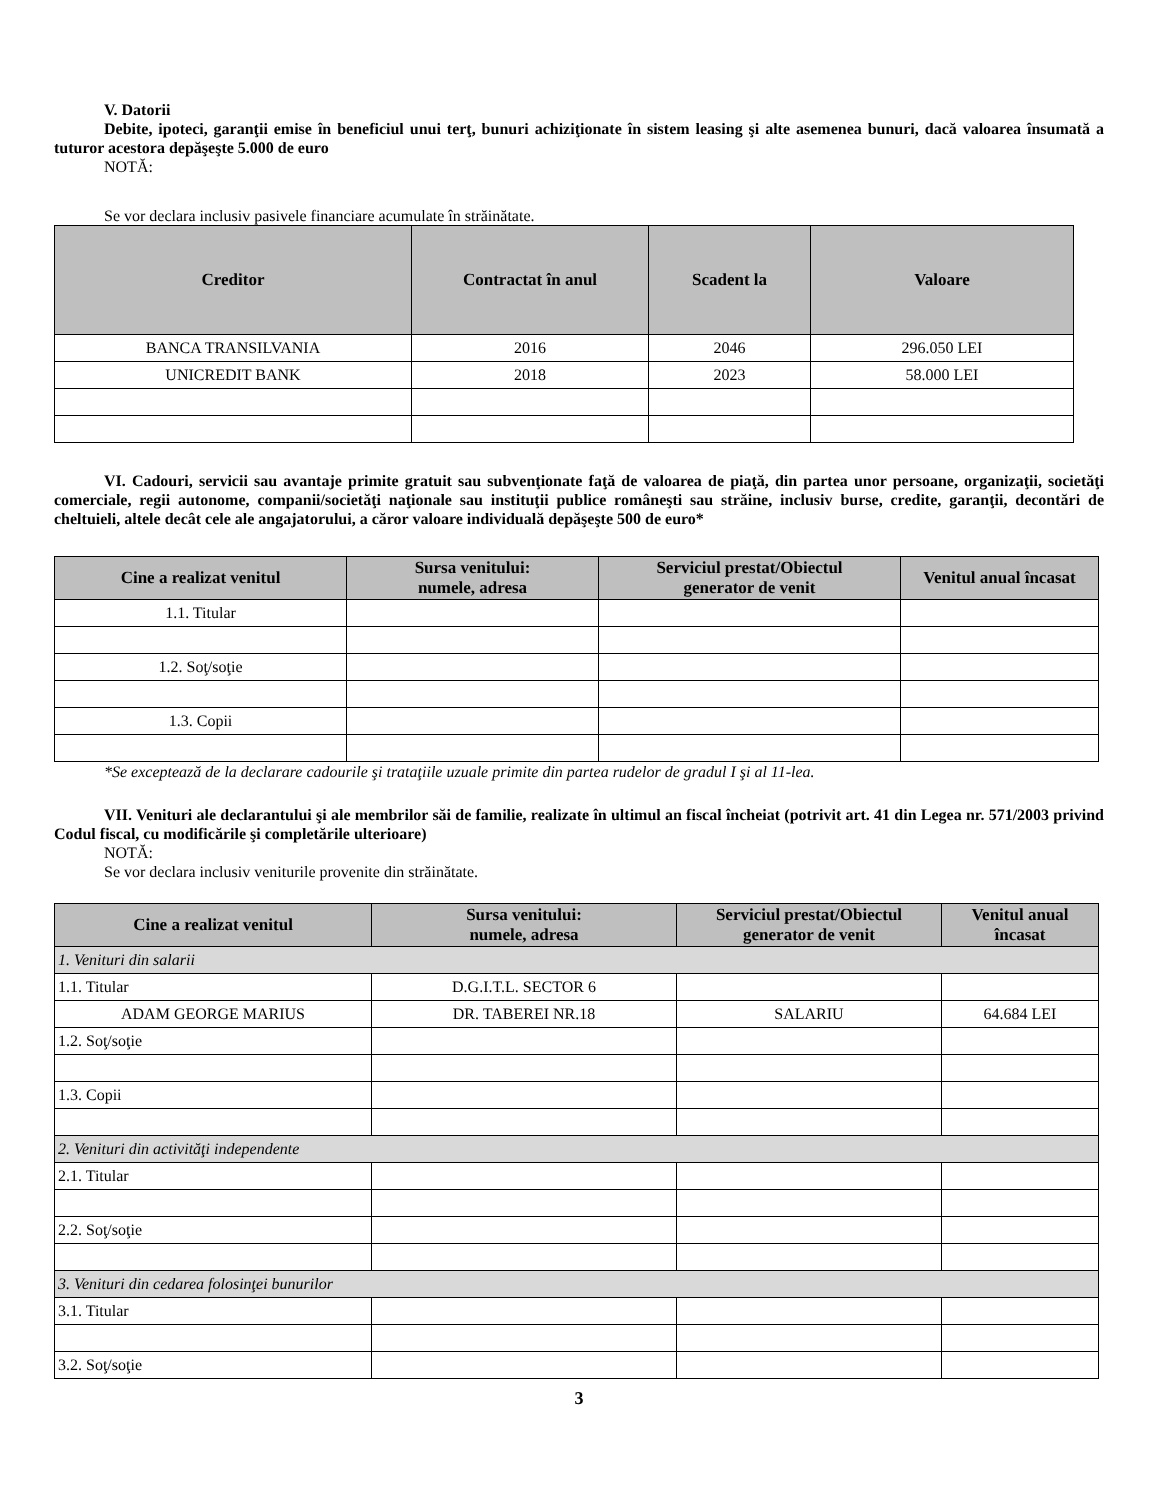V. Datorii
Debite, ipoteci, garanţii emise în beneficiul unui terţ, bunuri achiziţionate în sistem leasing şi alte asemenea bunuri, dacă valoarea însumată a tuturor acestora depăşeşte 5.000 de euro
NOTĂ:
Se vor declara inclusiv pasivele financiare acumulate în străinătate.
| Creditor | Contractat în anul | Scadent la | Valoare |
| --- | --- | --- | --- |
| BANCA TRANSILVANIA | 2016 | 2046 | 296.050 LEI |
| UNICREDIT BANK | 2018 | 2023 | 58.000 LEI |
VI. Cadouri, servicii sau avantaje primite gratuit sau subvenţionate faţă de valoarea de piaţă, din partea unor persoane, organizaţii, societăţi comerciale, regii autonome, companii/societăţi naţionale sau instituţii publice româneşti sau străine, inclusiv burse, credite, garanţii, decontări de cheltuieli, altele decât cele ale angajatorului, a căror valoare individuală depăşeşte 500 de euro*
| Cine a realizat venitul | Sursa venitului: numele, adresa | Serviciul prestat/Obiectul generator de venit | Venitul anual încasat |
| --- | --- | --- | --- |
| 1.1. Titular | | | |
| 1.2. Soţ/soţie | | | |
| 1.3. Copii | | | |
*Se exceptează de la declarare cadourile şi trataţiile uzuale primite din partea rudelor de gradul I şi al 11-lea.
VII. Venituri ale declarantului şi ale membrilor săi de familie, realizate în ultimul an fiscal încheiat (potrivit art. 41 din Legea nr. 571/2003 privind Codul fiscal, cu modificările şi completările ulterioare)
NOTĂ:
Se vor declara inclusiv veniturile provenite din străinătate.
| Cine a realizat venitul | Sursa venitului: numele, adresa | Serviciul prestat/Obiectul generator de venit | Venitul anual încasat |
| --- | --- | --- | --- |
| 1. Venituri din salarii | | | |
| 1.1. Titular | D.G.I.T.L. SECTOR 6 | | |
| ADAM GEORGE MARIUS | DR. TABEREI NR.18 | SALARIU | 64.684 LEI |
| 1.2. Soţ/soţie | | | |
| 1.3. Copii | | | |
| 2. Venituri din activităţi independente | | | |
| 2.1. Titular | | | |
| 2.2. Soţ/soţie | | | |
| 3. Venituri din cedarea folosinţei bunurilor | | | |
| 3.1. Titular | | | |
| 3.2. Soţ/soţie | | | |
3